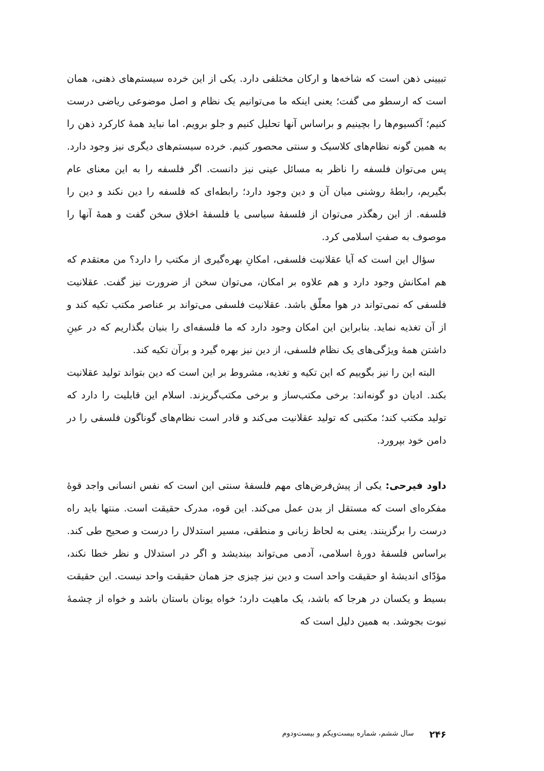تبیینی ذهن است که شاخه‌ها و ارکان مختلفی دارد. یکی از این خرده سیستم‌های ذهنی، همان است که ارسطو می گفت؛ یعنی اینکه ما می‌توانیم یک نظام و اصل موضوعی ریاضی درست کنیم؛ آکسیوم‌ها را بچینیم و براساس آنها تحلیل کنیم و جلو برویم. اما نباید همهٔ کارکرد ذهن را به همین گونه نظام‌های کلاسیک و سنتی محصور کنیم. خرده سیستم‌های دیگری نیز وجود دارد. پس می‌توان فلسفه را ناظر به مسائل عینی نیز دانست. اگر فلسفه را به این معنای عام بگیریم، رابطهٔ روشنی میان آن و دین وجود دارد؛ رابطه‌ای که فلسفه را دین نکند و دین را فلسفه. از این رهگذر می‌توان از فلسفهٔ سیاسی یا فلسفهٔ اخلاق سخن گفت و همهٔ آنها را موصوف به صفتِ اسلامی کرد.
سؤال این است که آیا عقلانیت فلسفی، امکانِ بهره‌گیری از مکتب را دارد؟ من معتقدم که هم امکانش وجود دارد و هم علاوه بر امکان، می‌توان سخن از ضرورت نیز گفت. عقلانیت فلسفی که نمی‌تواند در هوا معلّق باشد. عقلانیت فلسفی می‌تواند بر عناصر مکتب تکیه کند و از آن تغذیه نماید. بنابراین این امکان وجود دارد که ما فلسفه‌ای را بنیان بگذاریم که در عینِ داشتن همهٔ ویژگی‌های یک نظام فلسفی، از دین نیز بهره گیرد و برآن تکیه کند.
البته این را نیز بگوییم که این تکیه و تغذیه، مشروط بر این است که دین بتواند تولید عقلانیت بکند. ادیان دو گونه‌اند: برخی مکتب‌ساز و برخی مکتب‌گریزند. اسلام این قابلیت را دارد که تولید مکتب کند؛ مکتبی که تولید عقلانیت می‌کند و قادر است نظام‌های گوناگون فلسفی را در دامن خود بپرورد.
داود فیرحی: یکی از پیش‌فرض‌های مهم فلسفهٔ سنتی این است که نفس انسانی واجد قوهٔ مفکره‌ای است که مستقل از بدن عمل می‌کند. این قوه، مدرک حقیقت است. منتها باید راه درست را برگزینند. یعنی به لحاظ زبانی و منطقی، مسیر استدلال را درست و صحیح طی کند. براساس فلسفهٔ دورهٔ اسلامی، آدمی می‌تواند بیندیشد و اگر در استدلال و نظر خطا نکند، مؤدّای اندیشهٔ او حقیقت واحد است و دین نیز چیزی جز همان حقیقت واحد نیست. این حقیقت بسیط و یکسان در هرجا که باشد، یک ماهیت دارد؛ خواه یونان باستان باشد و خواه از چشمهٔ نبوت بجوشد. به همین دلیل است که
۲۴۶ سال ششم، شماره بیست‌ویکم و بیست‌ودوم